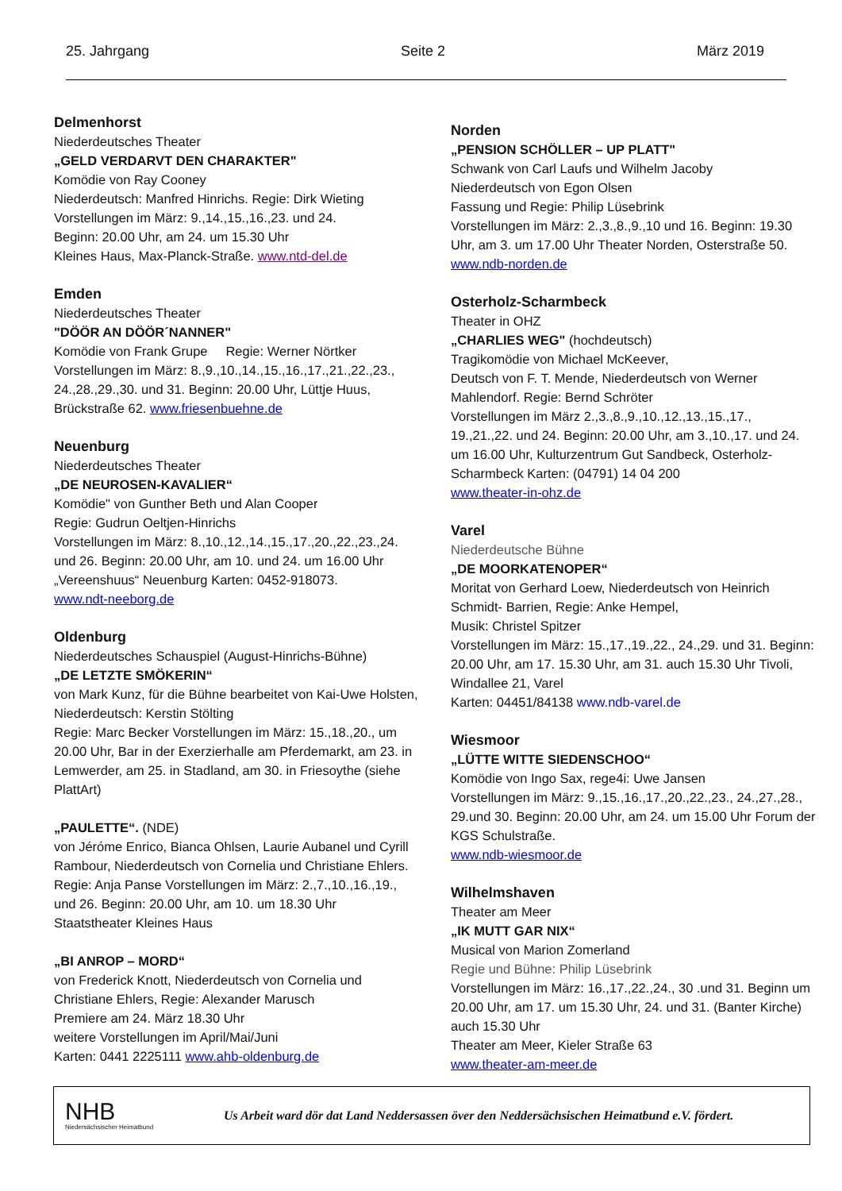25. Jahrgang Seite 2 März 2019
Delmenhorst
Niederdeutsches Theater
„GELD VERDARVT DEN CHARAKTER"
Komödie von Ray Cooney
Niederdeutsch: Manfred Hinrichs. Regie: Dirk Wieting
Vorstellungen im März: 9.,14.,15.,16.,23. und 24.
Beginn: 20.00 Uhr, am 24. um 15.30 Uhr
Kleines Haus, Max-Planck-Straße. www.ntd-del.de
Emden
Niederdeutsches Theater
"DÖÖR AN DÖÖR´NANNER"
Komödie von Frank Grupe Regie: Werner Nörtker
Vorstellungen im März: 8.,9.,10.,14.,15.,16.,17.,21.,22.,23., 24.,28.,29.,30. und 31. Beginn: 20.00 Uhr, Lüttje Huus, Brückstraße 62. www.friesenbuehne.de
Neuenburg
Niederdeutsches Theater
„DE NEUROSEN-KAVALIER“
Komödie" von Gunther Beth und Alan Cooper
Regie: Gudrun Oeltjen-Hinrichs
Vorstellungen im März: 8.,10.,12.,14.,15.,17.,20.,22.,23.,24. und 26. Beginn: 20.00 Uhr, am 10. und 24. um 16.00 Uhr „Vereenshuus“ Neuenburg Karten: 0452-918073.
www.ndt-neeborg.de
Oldenburg
Niederdeutsches Schauspiel (August-Hinrichs-Bühne)
„DE LETZTE SMÖKERIN“
von Mark Kunz, für die Bühne bearbeitet von Kai-Uwe Holsten, Niederdeutsch: Kerstin Stölting
Regie: Marc Becker Vorstellungen im März: 15.,18.,20., um 20.00 Uhr, Bar in der Exerzierhalle am Pferdemarkt, am 23. in Lemwerder, am 25. in Stadland, am 30. in Friesoythe (siehe PlattArt)
„PAULETTE“. (NDE)
von Jéróme Enrico, Bianca Ohlsen, Laurie Aubanel und Cyrill Rambour, Niederdeutsch von Cornelia und Christiane Ehlers. Regie: Anja Panse Vorstellungen im März: 2.,7.,10.,16.,19., und 26. Beginn: 20.00 Uhr, am 10. um 18.30 Uhr
Staatstheater Kleines Haus
„BI ANROP – MORD“
von Frederick Knott, Niederdeutsch von Cornelia und Christiane Ehlers, Regie: Alexander Marusch
Premiere am 24. März 18.30 Uhr
weitere Vorstellungen im April/Mai/Juni
Karten: 0441 2225111 www.ahb-oldenburg.de
Norden
„PENSION SCHÖLLER – UP PLATT"
Schwank von Carl Laufs und Wilhelm Jacoby
Niederdeutsch von Egon Olsen
Fassung und Regie: Philip Lüsebrink
Vorstellungen im März: 2.,3.,8.,9.,10 und 16. Beginn: 19.30 Uhr, am 3. um 17.00 Uhr Theater Norden, Osterstraße 50. www.ndb-norden.de
Osterholz-Scharmbeck
Theater in OHZ
„CHARLIES WEG" (hochdeutsch)
Tragikomödie von Michael McKeever,
Deutsch von F. T. Mende, Niederdeutsch von Werner Mahlendorf. Regie: Bernd Schröter
Vorstellungen im März 2.,3.,8.,9.,10.,12.,13.,15.,17., 19.,21.,22. und 24. Beginn: 20.00 Uhr, am 3.,10.,17. und 24. um 16.00 Uhr, Kulturzentrum Gut Sandbeck, Osterholz-Scharmbeck Karten: (04791) 14 04 200
www.theater-in-ohz.de
Varel
Niederdeutsche Bühne
„DE MOORKATENOPER“
Moritat von Gerhard Loew, Niederdeutsch von Heinrich Schmidt- Barrien, Regie: Anke Hempel,
Musik: Christel Spitzer
Vorstellungen im März: 15.,17.,19.,22., 24.,29. und 31. Beginn: 20.00 Uhr, am 17. 15.30 Uhr, am 31. auch 15.30 Uhr Tivoli, Windallee 21, Varel
Karten: 04451/84138 www.ndb-varel.de
Wiesmoor
„LÜTTE WITTE SIEDENSCHOO“
Komödie von Ingo Sax, rege4i: Uwe Jansen
Vorstellungen im März: 9.,15.,16.,17.,20.,22.,23., 24.,27.,28., 29.und 30. Beginn: 20.00 Uhr, am 24. um 15.00 Uhr Forum der KGS Schulstraße.
www.ndb-wiesmoor.de
Wilhelmshaven
Theater am Meer
„IK MUTT GAR NIX“
Musical von Marion Zomerland
Regie und Bühne: Philip Lüsebrink
Vorstellungen im März: 16.,17.,22.,24., 30 .und 31. Beginn um 20.00 Uhr, am 17. um 15.30 Uhr, 24. und 31. (Banter Kirche) auch 15.30 Uhr
Theater am Meer, Kieler Straße 63
www.theater-am-meer.de
NHB
Niedersächsischer Heimatbund
Us Arbeit ward dör dat Land Neddersassen över den Neddersächsischen Heimatbund e.V. fördert.